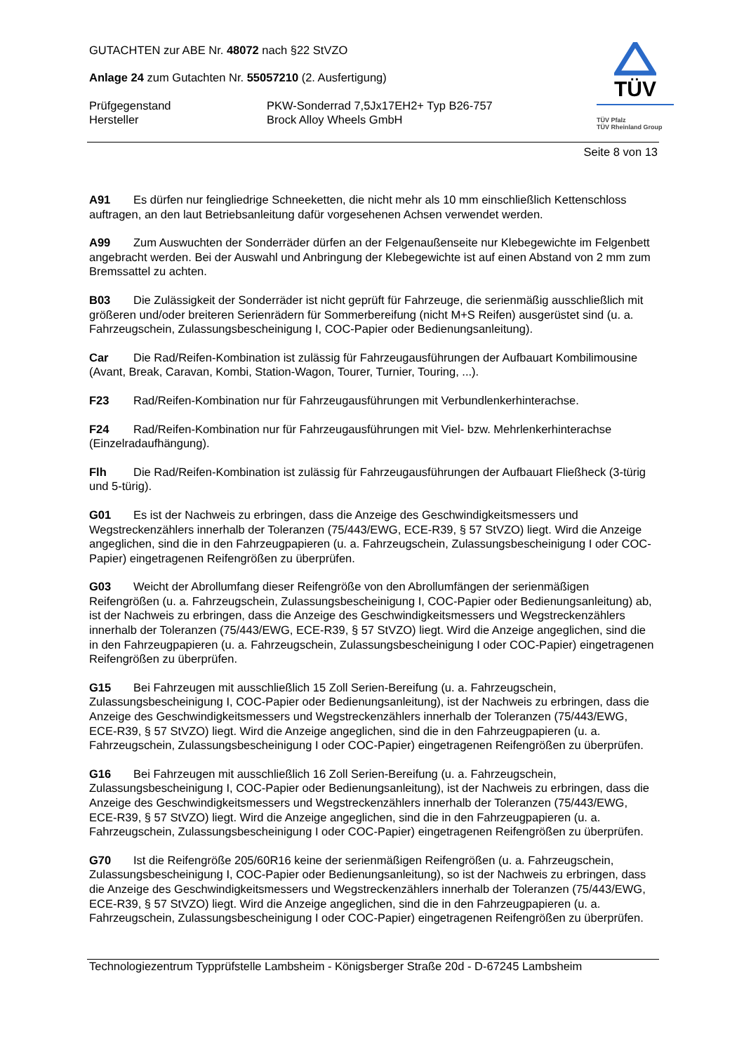TÜV
TÜV Pfalz
TÜV Rheinland Group
GUTACHTEN zur ABE Nr. 48072 nach §22 StVZO
Anlage 24 zum Gutachten Nr. 55057210 (2. Ausfertigung)
Prüfgegenstand PKW-Sonderrad 7,5Jx17EH2+ Typ B26-757
Hersteller Brock Alloy Wheels GmbH
Seite 8 von 13
A91 Es dürfen nur feingliedrige Schneeketten, die nicht mehr als 10 mm einschließlich Kettenschloss auftragen, an den laut Betriebsanleitung dafür vorgesehenen Achsen verwendet werden.
A99 Zum Auswuchten der Sonderräder dürfen an der Felgenaußenseite nur Klebegewichte im Felgenbett angebracht werden. Bei der Auswahl und Anbringung der Klebegewichte ist auf einen Abstand von 2 mm zum Bremssattel zu achten.
B03 Die Zulässigkeit der Sonderräder ist nicht geprüft für Fahrzeuge, die serienmäßig ausschließlich mit größeren und/oder breiteren Serienrädern für Sommerbereifung (nicht M+S Reifen) ausgerüstet sind (u. a. Fahrzeugschein, Zulassungsbescheinigung I, COC-Papier oder Bedienungsanleitung).
Car Die Rad/Reifen-Kombination ist zulässig für Fahrzeugausführungen der Aufbauart Kombilimousine (Avant, Break, Caravan, Kombi, Station-Wagon, Tourer, Turnier, Touring, ...).
F23 Rad/Reifen-Kombination nur für Fahrzeugausführungen mit Verbundlenkerhinterachse.
F24 Rad/Reifen-Kombination nur für Fahrzeugausführungen mit Viel- bzw. Mehrlenkerhinterachse (Einzelradaufhängung).
Flh Die Rad/Reifen-Kombination ist zulässig für Fahrzeugausführungen der Aufbauart Fließheck (3-türig und 5-türig).
G01 Es ist der Nachweis zu erbringen, dass die Anzeige des Geschwindigkeitsmessers und Wegstreckenzählers innerhalb der Toleranzen (75/443/EWG, ECE-R39, § 57 StVZO) liegt. Wird die Anzeige angeglichen, sind die in den Fahrzeugpapieren (u. a. Fahrzeugschein, Zulassungsbescheinigung I oder COC-Papier) eingetragenen Reifengrößen zu überprüfen.
G03 Weicht der Abrollumfang dieser Reifengröße von den Abrollumfängen der serienmäßigen Reifengrößen (u. a. Fahrzeugschein, Zulassungsbescheinigung I, COC-Papier oder Bedienungsanleitung) ab, ist der Nachweis zu erbringen, dass die Anzeige des Geschwindigkeitsmessers und Wegstreckenzählers innerhalb der Toleranzen (75/443/EWG, ECE-R39, § 57 StVZO) liegt. Wird die Anzeige angeglichen, sind die in den Fahrzeugpapieren (u. a. Fahrzeugschein, Zulassungsbescheinigung I oder COC-Papier) eingetragenen Reifengrößen zu überprüfen.
G15 Bei Fahrzeugen mit ausschließlich 15 Zoll Serien-Bereifung (u. a. Fahrzeugschein, Zulassungsbescheinigung I, COC-Papier oder Bedienungsanleitung), ist der Nachweis zu erbringen, dass die Anzeige des Geschwindigkeitsmessers und Wegstreckenzählers innerhalb der Toleranzen (75/443/EWG, ECE-R39, § 57 StVZO) liegt. Wird die Anzeige angeglichen, sind die in den Fahrzeugpapieren (u. a. Fahrzeugschein, Zulassungsbescheinigung I oder COC-Papier) eingetragenen Reifengrößen zu überprüfen.
G16 Bei Fahrzeugen mit ausschließlich 16 Zoll Serien-Bereifung (u. a. Fahrzeugschein, Zulassungsbescheinigung I, COC-Papier oder Bedienungsanleitung), ist der Nachweis zu erbringen, dass die Anzeige des Geschwindigkeitsmessers und Wegstreckenzählers innerhalb der Toleranzen (75/443/EWG, ECE-R39, § 57 StVZO) liegt. Wird die Anzeige angeglichen, sind die in den Fahrzeugpapieren (u. a. Fahrzeugschein, Zulassungsbescheinigung I oder COC-Papier) eingetragenen Reifengrößen zu überprüfen.
G70 Ist die Reifengröße 205/60R16 keine der serienmäßigen Reifengrößen (u. a. Fahrzeugschein, Zulassungsbescheinigung I, COC-Papier oder Bedienungsanleitung), so ist der Nachweis zu erbringen, dass die Anzeige des Geschwindigkeitsmessers und Wegstreckenzählers innerhalb der Toleranzen (75/443/EWG, ECE-R39, § 57 StVZO) liegt. Wird die Anzeige angeglichen, sind die in den Fahrzeugpapieren (u. a. Fahrzeugschein, Zulassungsbescheinigung I oder COC-Papier) eingetragenen Reifengrößen zu überprüfen.
Technologiezentrum Typprüfstelle Lambsheim - Königsberger Straße 20d - D-67245 Lambsheim